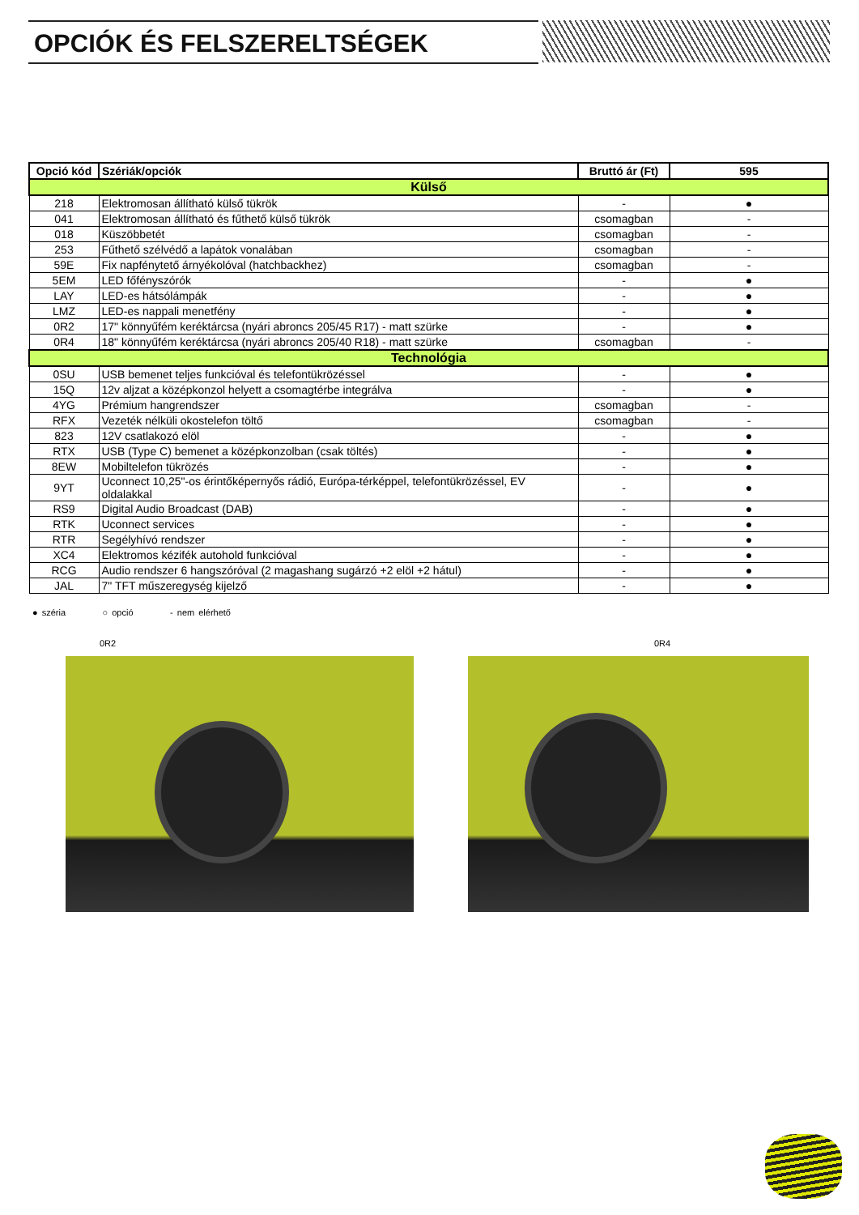OPCIÓK ÉS FELSZERELTSÉGEK
| Opció kód | Szériák/opciók | Bruttó ár (Ft) | 595 |
| --- | --- | --- | --- |
| Külső | | | |
| 218 | Elektromosan állítható külső tükrök | - | ● |
| 041 | Elektromosan állítható és fűthető külső tükrök | csomagban | - |
| 018 | Küszöbbetét | csomagban | - |
| 253 | Fűthető szélvédő a lapátok vonalában | csomagban | - |
| 59E | Fix napfénytető árnyékolóval (hatchbackhez) | csomagban | - |
| 5EM | LED főfényszórók | - | ● |
| LAY | LED-es hátsólámpák | - | ● |
| LMZ | LED-es nappali menetfény | - | ● |
| 0R2 | 17" könnyűfém keréktárcsa (nyári abroncs 205/45 R17) - matt szürke | - | ● |
| 0R4 | 18" könnyűfém keréktárcsa (nyári abroncs 205/40 R18) - matt szürke | csomagban | - |
| Technológia | | | |
| 0SU | USB bemenet teljes funkcióval és telefontükrözéssel | - | ● |
| 15Q | 12v aljzat a középkonzol helyett a csomagtérbe integrálva | - | ● |
| 4YG | Prémium hangrendszer | csomagban | - |
| RFX | Vezeték nélküli okostelefon töltő | csomagban | - |
| 823 | 12V csatlakozó elöl | - | ● |
| RTX | USB (Type C) bemenet a középkonzolban (csak töltés) | - | ● |
| 8EW | Mobiltelefon tükrözés | - | ● |
| 9YT | Uconnect 10,25"-os érintőképernyős rádió, Európa-térképpel, telefontükrözéssel, EV oldalakkal | - | ● |
| RS9 | Digital Audio Broadcast (DAB) | - | ● |
| RTK | Uconnect services | - | ● |
| RTR | Segélyhívó rendszer | - | ● |
| XC4 | Elektromos kézifék autohold funkcióval | - | ● |
| RCG | Audio rendszer 6 hangszóróval (2 magashang sugárzó +2 elöl +2 hátul) | - | ● |
| JAL | 7" TFT műszeregység kijelző | - | ● |
● széria ○ opció - nem elérhető
0R2 0R4